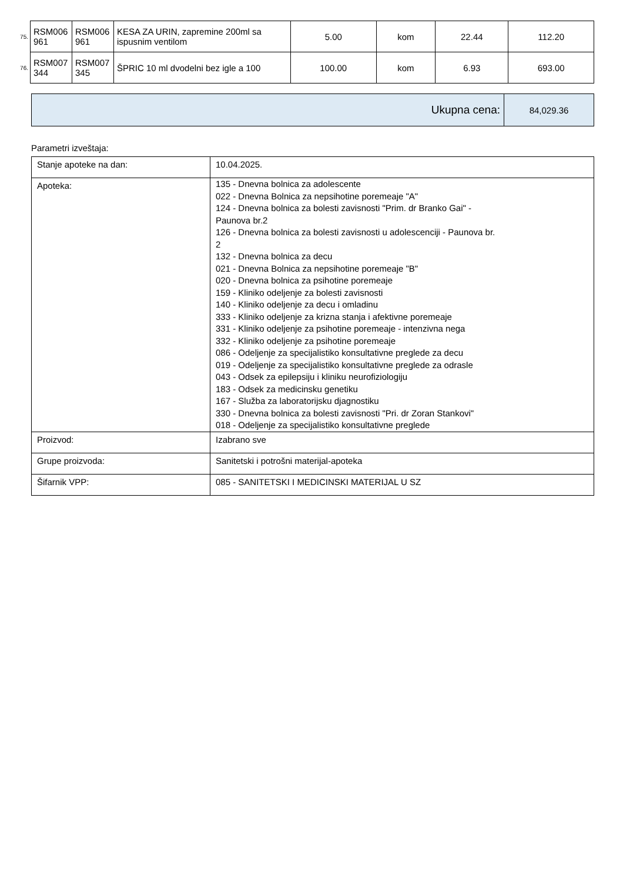| 75. | RSM006 961 | RSM006 961 | KESA ZA URIN, zapremine 200ml sa ispusnim ventilom | 5.00 | kom | 22.44 | 112.20 |
| 76. | RSM007 344 | RSM007 345 | ŠPRIC 10 ml dvodelni bez igle a 100 | 100.00 | kom | 6.93 | 693.00 |
| Ukupna cena: | 84,029.36 |
Parametri izveštaja:
| Stanje apoteke na dan: | 10.04.2025. |
| Apoteka: | 135 - Dnevna bolnica za adolescente 022 - Dnevna Bolnica za nepsihotine poremeaje "A" 124 - Dnevna bolnica za bolesti zavisnosti "Prim. dr Branko Gai" - Paunova br.2 126 - Dnevna bolnica za bolesti zavisnosti u adolescenciji - Paunova br. 2 132 - Dnevna bolnica za decu 021 - Dnevna Bolnica za nepsihotine poremeaje "B" 020 - Dnevna bolnica za psihotine poremeaje 159 - Kliniko odeljenje za bolesti zavisnosti 140 - Kliniko odeljenje za decu i omladinu 333 - Kliniko odeljenje za krizna stanja i afektivne poremeaje 331 - Kliniko odeljenje za psihotine poremeaje - intenzivna nega 332 - Kliniko odeljenje za psihotine poremeaje 086 - Odeljenje za specijalistiko konsultativne preglede za decu 019 - Odeljenje za specijalistiko konsultativne preglede za odrasle 043 - Odsek za epilepsiju i kliniku neurofiziologiju 183 - Odsek za medicinsku genetiku 167 - Služba za laboratorijsku djagnostiku 330 - Dnevna bolnica za bolesti zavisnosti "Pri. dr Zoran Stankovi" 018 - Odeljenje za specijalistiko konsultativne preglede |
| Proizvod: | Izabrano sve |
| Grupe proizvoda: | Sanitetski i potrošni materijal-apoteka |
| Šifarnik VPP: | 085 - SANITETSKI I MEDICINSKI MATERIJAL U SZ |